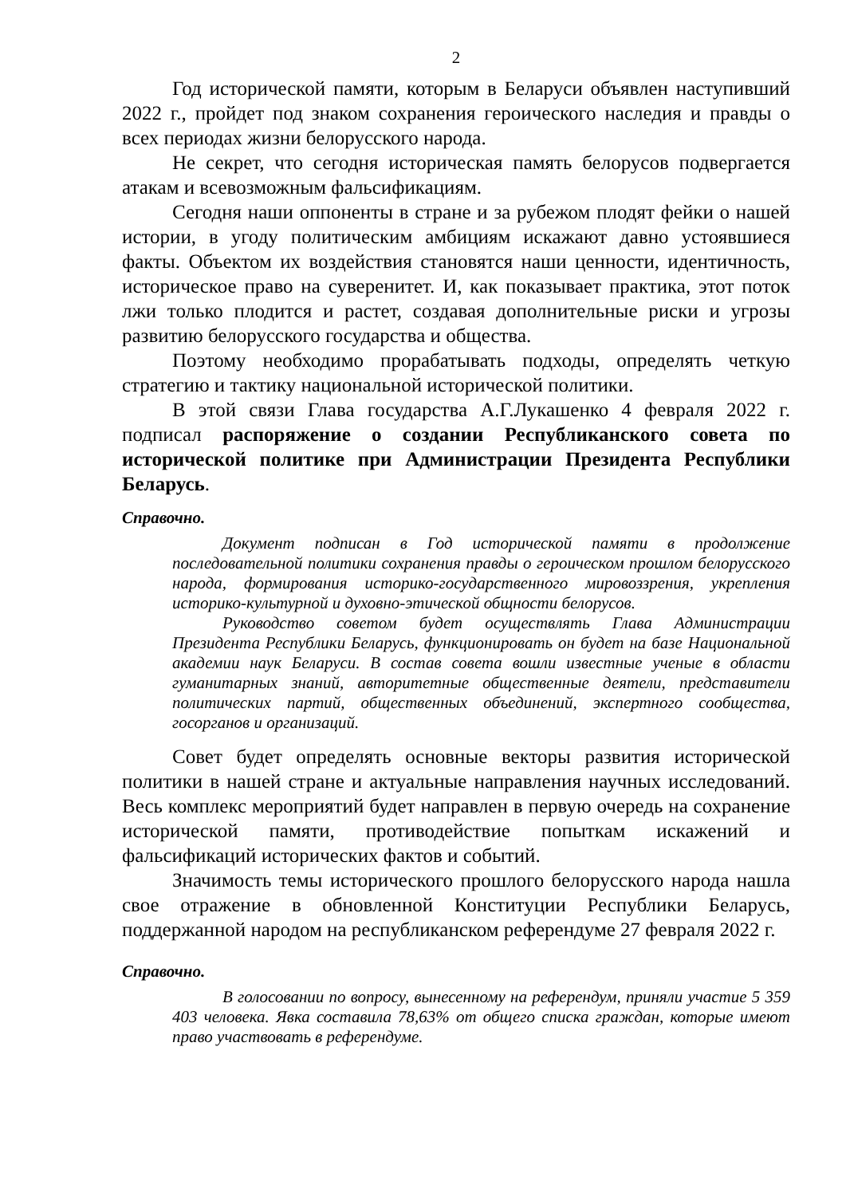2
Год исторической памяти, которым в Беларуси объявлен наступивший 2022 г., пройдет под знаком сохранения героического наследия и правды о всех периодах жизни белорусского народа.
Не секрет, что сегодня историческая память белорусов подвергается атакам и всевозможным фальсификациям.
Сегодня наши оппоненты в стране и за рубежом плодят фейки о нашей истории, в угоду политическим амбициям искажают давно устоявшиеся факты. Объектом их воздействия становятся наши ценности, идентичность, историческое право на суверенитет. И, как показывает практика, этот поток лжи только плодится и растет, создавая дополнительные риски и угрозы развитию белорусского государства и общества.
Поэтому необходимо прорабатывать подходы, определять четкую стратегию и тактику национальной исторической политики.
В этой связи Глава государства А.Г.Лукашенко 4 февраля 2022 г. подписал распоряжение о создании Республиканского совета по исторической политике при Администрации Президента Республики Беларусь.
Справочно.
Документ подписан в Год исторической памяти в продолжение последовательной политики сохранения правды о героическом прошлом белорусского народа, формирования историко-государственного мировоззрения, укрепления историко-культурной и духовно-этической общности белорусов.
Руководство советом будет осуществлять Глава Администрации Президента Республики Беларусь, функционировать он будет на базе Национальной академии наук Беларуси. В состав совета вошли известные ученые в области гуманитарных знаний, авторитетные общественные деятели, представители политических партий, общественных объединений, экспертного сообщества, госорганов и организаций.
Совет будет определять основные векторы развития исторической политики в нашей стране и актуальные направления научных исследований. Весь комплекс мероприятий будет направлен в первую очередь на сохранение исторической памяти, противодействие попыткам искажений и фальсификаций исторических фактов и событий.
Значимость темы исторического прошлого белорусского народа нашла свое отражение в обновленной Конституции Республики Беларусь, поддержанной народом на республиканском референдуме 27 февраля 2022 г.
Справочно.
В голосовании по вопросу, вынесенному на референдум, приняли участие 5 359 403 человека. Явка составила 78,63% от общего списка граждан, которые имеют право участвовать в референдуме.